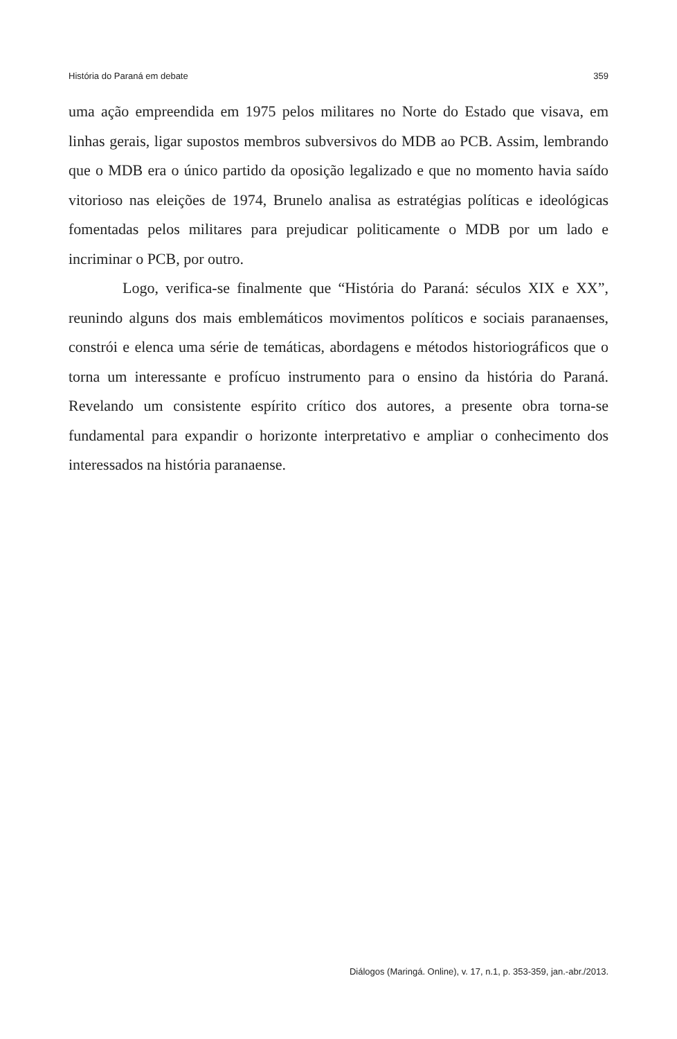História do Paraná em debate 359
uma ação empreendida em 1975 pelos militares no Norte do Estado que visava, em linhas gerais, ligar supostos membros subversivos do MDB ao PCB. Assim, lembrando que o MDB era o único partido da oposição legalizado e que no momento havia saído vitorioso nas eleições de 1974, Brunelo analisa as estratégias políticas e ideológicas fomentadas pelos militares para prejudicar politicamente o MDB por um lado e incriminar o PCB, por outro.
Logo, verifica-se finalmente que “História do Paraná: séculos XIX e XX”, reunindo alguns dos mais emblemáticos movimentos políticos e sociais paranaenses, constrói e elenca uma série de temáticas, abordagens e métodos historiográficos que o torna um interessante e profícuo instrumento para o ensino da história do Paraná. Revelando um consistente espírito crítico dos autores, a presente obra torna-se fundamental para expandir o horizonte interpretativo e ampliar o conhecimento dos interessados na história paranaense.
Diálogos (Maringá. Online), v. 17, n.1, p. 353-359, jan.-abr./2013.